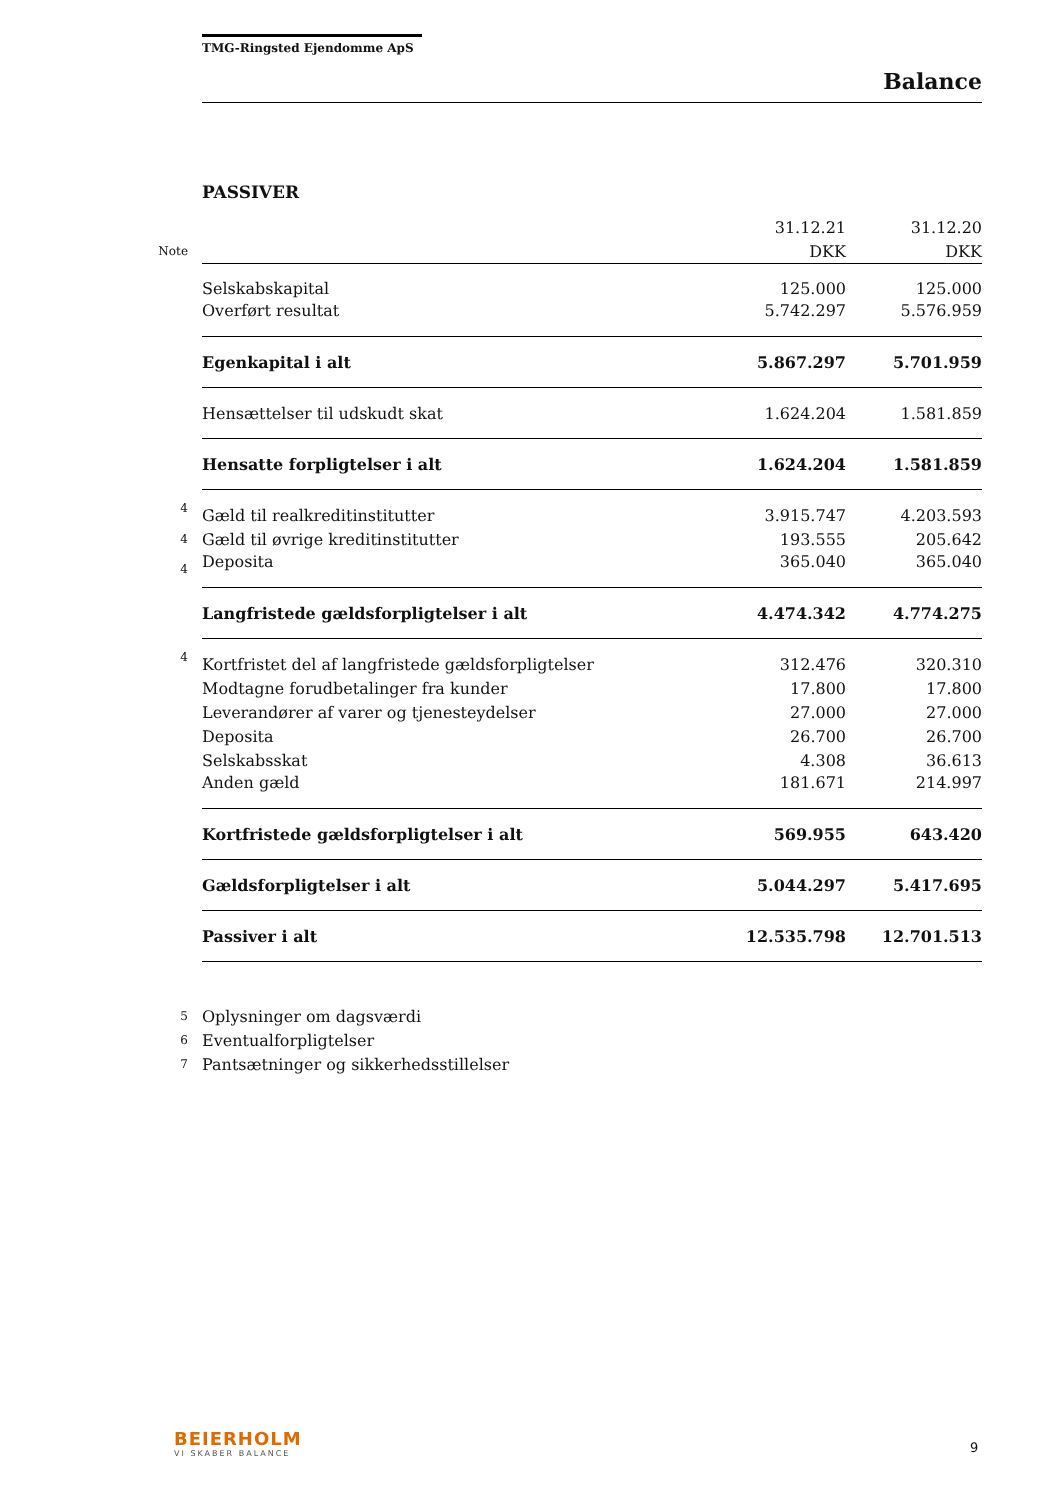TMG-Ringsted Ejendomme ApS
Balance
PASSIVER
| | | 31.12.21 | 31.12.20 |
| Note | | DKK | DKK |
| | Selskabskapital | 125.000 | 125.000 |
| | Overført resultat | 5.742.297 | 5.576.959 |
| | Egenkapital i alt | 5.867.297 | 5.701.959 |
| | Hensættelser til udskudt skat | 1.624.204 | 1.581.859 |
| | Hensatte forpligtelser i alt | 1.624.204 | 1.581.859 |
| 4 | Gæld til realkreditinstitutter | 3.915.747 | 4.203.593 |
| 4 | Gæld til øvrige kreditinstitutter | 193.555 | 205.642 |
| 4 | Deposita | 365.040 | 365.040 |
| | Langfristede gældsforpligtelser i alt | 4.474.342 | 4.774.275 |
| 4 | Kortfristet del af langfristede gældsforpligtelser | 312.476 | 320.310 |
| | Modtagne forudbetalinger fra kunder | 17.800 | 17.800 |
| | Leverandører af varer og tjenesteydelser | 27.000 | 27.000 |
| | Deposita | 26.700 | 26.700 |
| | Selskabsskat | 4.308 | 36.613 |
| | Anden gæld | 181.671 | 214.997 |
| | Kortfristede gældsforpligtelser i alt | 569.955 | 643.420 |
| | Gældsforpligtelser i alt | 5.044.297 | 5.417.695 |
| | Passiver i alt | 12.535.798 | 12.701.513 |
| 5 | Oplysninger om dagsværdi | | |
| 6 | Eventualforpligtelser | | |
| 7 | Pantsætninger og sikkerhedsstillelser | | |
BEIERHOLM
VI SKABER BALANCE
9